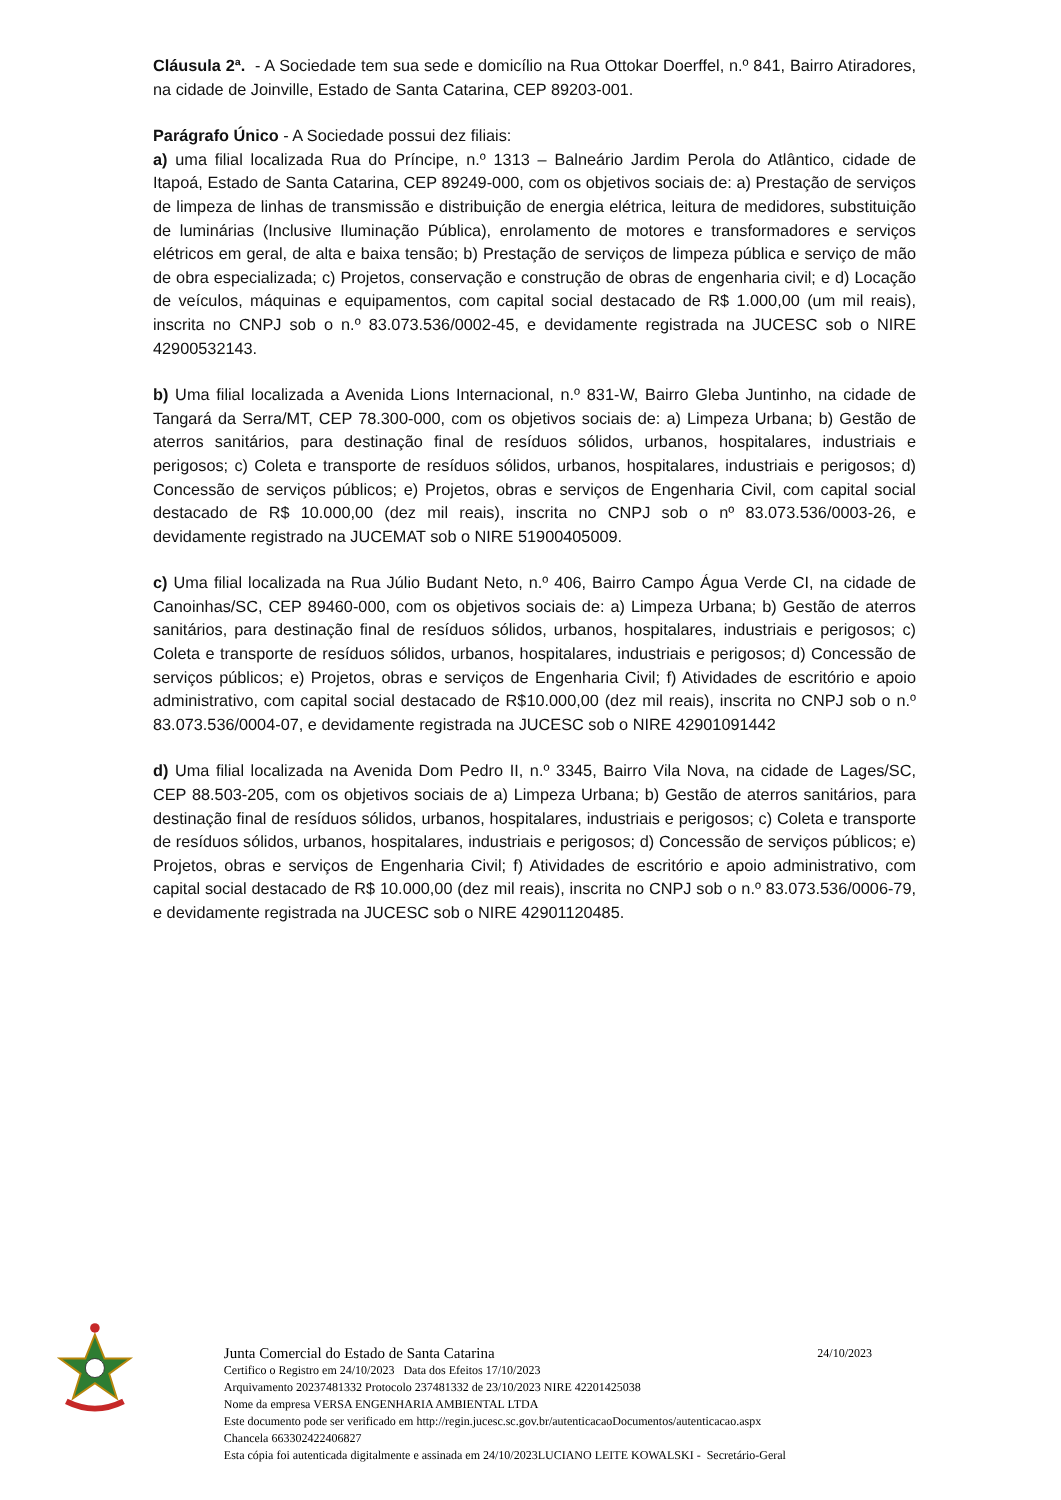Cláusula 2ª. - A Sociedade tem sua sede e domicílio na Rua Ottokar Doerffel, n.º 841, Bairro Atiradores, na cidade de Joinville, Estado de Santa Catarina, CEP 89203-001.
Parágrafo Único - A Sociedade possui dez filiais:
a) uma filial localizada Rua do Príncipe, n.º 1313 – Balneário Jardim Perola do Atlântico, cidade de Itapoá, Estado de Santa Catarina, CEP 89249-000, com os objetivos sociais de: a) Prestação de serviços de limpeza de linhas de transmissão e distribuição de energia elétrica, leitura de medidores, substituição de luminárias (Inclusive Iluminação Pública), enrolamento de motores e transformadores e serviços elétricos em geral, de alta e baixa tensão; b) Prestação de serviços de limpeza pública e serviço de mão de obra especializada; c) Projetos, conservação e construção de obras de engenharia civil; e d) Locação de veículos, máquinas e equipamentos, com capital social destacado de R$ 1.000,00 (um mil reais), inscrita no CNPJ sob o n.º 83.073.536/0002-45, e devidamente registrada na JUCESC sob o NIRE 42900532143.
b) Uma filial localizada a Avenida Lions Internacional, n.º 831-W, Bairro Gleba Juntinho, na cidade de Tangará da Serra/MT, CEP 78.300-000, com os objetivos sociais de: a) Limpeza Urbana; b) Gestão de aterros sanitários, para destinação final de resíduos sólidos, urbanos, hospitalares, industriais e perigosos; c) Coleta e transporte de resíduos sólidos, urbanos, hospitalares, industriais e perigosos; d) Concessão de serviços públicos; e) Projetos, obras e serviços de Engenharia Civil, com capital social destacado de R$ 10.000,00 (dez mil reais), inscrita no CNPJ sob o nº 83.073.536/0003-26, e devidamente registrado na JUCEMAT sob o NIRE 51900405009.
c) Uma filial localizada na Rua Júlio Budant Neto, n.º 406, Bairro Campo Água Verde CI, na cidade de Canoinhas/SC, CEP 89460-000, com os objetivos sociais de: a) Limpeza Urbana; b) Gestão de aterros sanitários, para destinação final de resíduos sólidos, urbanos, hospitalares, industriais e perigosos; c) Coleta e transporte de resíduos sólidos, urbanos, hospitalares, industriais e perigosos; d) Concessão de serviços públicos; e) Projetos, obras e serviços de Engenharia Civil; f) Atividades de escritório e apoio administrativo, com capital social destacado de R$10.000,00 (dez mil reais), inscrita no CNPJ sob o n.º 83.073.536/0004-07, e devidamente registrada na JUCESC sob o NIRE 42901091442
d) Uma filial localizada na Avenida Dom Pedro II, n.º 3345, Bairro Vila Nova, na cidade de Lages/SC, CEP 88.503-205, com os objetivos sociais de a) Limpeza Urbana; b) Gestão de aterros sanitários, para destinação final de resíduos sólidos, urbanos, hospitalares, industriais e perigosos; c) Coleta e transporte de resíduos sólidos, urbanos, hospitalares, industriais e perigosos; d) Concessão de serviços públicos; e) Projetos, obras e serviços de Engenharia Civil; f) Atividades de escritório e apoio administrativo, com capital social destacado de R$ 10.000,00 (dez mil reais), inscrita no CNPJ sob o n.º 83.073.536/0006-79, e devidamente registrada na JUCESC sob o NIRE 42901120485.
Junta Comercial do Estado de Santa Catarina 24/10/2023
Certifico o Registro em 24/10/2023 Data dos Efeitos 17/10/2023
Arquivamento 20237481332 Protocolo 237481332 de 23/10/2023 NIRE 42201425038
Nome da empresa VERSA ENGENHARIA AMBIENTAL LTDA
Este documento pode ser verificado em http://regin.jucesc.sc.gov.br/autenticacaoDocumentos/autenticacao.aspx
Chancela 663302422406827
Esta cópia foi autenticada digitalmente e assinada em 24/10/2023LUCIANO LEITE KOWALSKI - Secretário-Geral